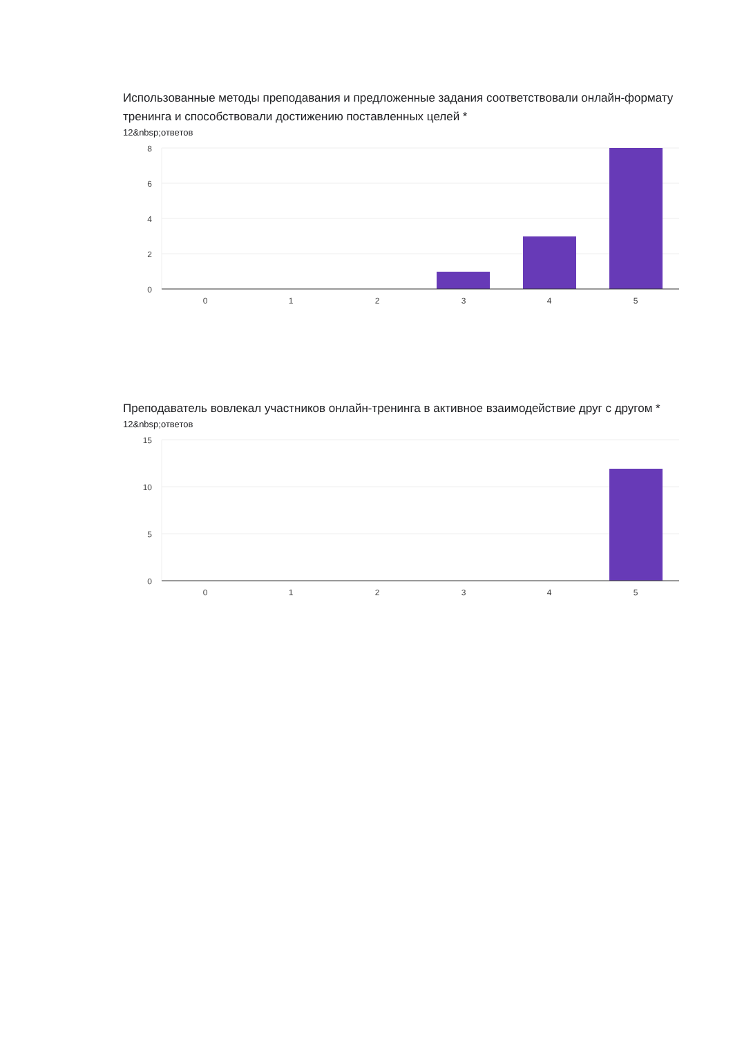Использованные методы преподавания и предложенные задания соответствовали онлайн-формату тренинга и способствовали достижению поставленных целей *
12&nbsp;ответов
8
6
4
2
0
0
1
2
3
4
5
Преподаватель вовлекал участников онлайн-тренинга в активное взаимодействие друг с другом *
12&nbsp;ответов
15
10
5
0
0
1
2
3
4
5